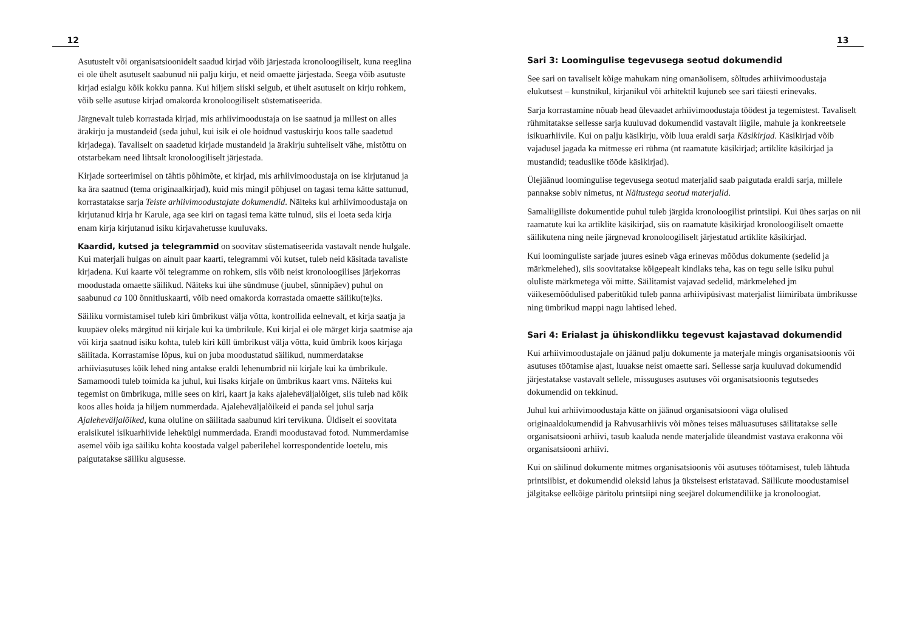12
Asutustelt või organisatsioonidelt saadud kirjad võib järjestada kronoloogiliselt, kuna reeglina ei ole ühelt asutuselt saabunud nii palju kirju, et neid omaette järjestada. Seega võib asutuste kirjad esialgu kõik kokku panna. Kui hiljem siiski selgub, et ühelt asutuselt on kirju rohkem, võib selle asutuse kirjad omakorda kronoloogiliselt süstematiseerida.
Järgnevalt tuleb korrastada kirjad, mis arhiivimoodustaja on ise saatnud ja millest on alles ärakirju ja mustandeid (seda juhul, kui isik ei ole hoidnud vastuskirju koos talle saadetud kirjadega). Tavaliselt on saadetud kirjade mustandeid ja ärakirju suhteliselt vähe, mistõttu on otstarbekam need lihtsalt kronoloogiliselt järjestada.
Kirjade sorteerimisel on tähtis põhimõte, et kirjad, mis arhiivimoodustaja on ise kirjutanud ja ka ära saatnud (tema originaalkirjad), kuid mis mingil põhjusel on tagasi tema kätte sattunud, korrastatakse sarja Teiste arhiivimoodustajate dokumendid. Näiteks kui arhiivimoodustaja on kirjutanud kirja hr Karule, aga see kiri on tagasi tema kätte tulnud, siis ei loeta seda kirja enam kirja kirjutanud isiku kirjavahetusse kuuluvaks.
Kaardid, kutsed ja telegrammid on soovitav süstematiseerida vastavalt nende hulgale. Kui materjali hulgas on ainult paar kaarti, telegrammi või kutset, tuleb neid käsitada tavaliste kirjadena. Kui kaarte või telegramme on rohkem, siis võib neist kronoloogilises järjekorras moodustada omaette säilikud. Näiteks kui ühe sündmuse (juubel, sünnipäev) puhul on saabunud ca 100 õnnitluskaarti, võib need omakorda korrastada omaette säiliku(te)ks.
Säiliku vormistamisel tuleb kiri ümbrikust välja võtta, kontrollida eelnevalt, et kirja saatja ja kuupäev oleks märgitud nii kirjale kui ka ümbrikule. Kui kirjal ei ole märget kirja saatmise aja või kirja saatnud isiku kohta, tuleb kiri küll ümbrikust välja võtta, kuid ümbrik koos kirjaga säilitada. Korrastamise lõpus, kui on juba moodustatud säilikud, nummerdatakse arhiiviasutuses kõik lehed ning antakse eraldi lehenumbrid nii kirjale kui ka ümbrikule. Samamoodi tuleb toimida ka juhul, kui lisaks kirjale on ümbrikus kaart vms. Näiteks kui tegemist on ümbrikuga, mille sees on kiri, kaart ja kaks ajaleheväljalõiget, siis tuleb nad kõik koos alles hoida ja hiljem nummerdada. Ajaleheväljalõikeid ei panda sel juhul sarja Ajaleheväljalõiked, kuna oluline on säilitada saabunud kiri tervikuna. Üldiselt ei soovitata eraisikutel isikuarhiivide lehekülgi nummerdada. Erandi moodustavad fotod. Nummerdamise asemel võib iga säiliku kohta koostada valgel paberilehel korrespondentide loetelu, mis paigutatakse säiliku algusesse.
13
Sari 3: Loomingulise tegevusega seotud dokumendid
See sari on tavaliselt kõige mahukam ning omanäolisem, sõltudes arhiivimoodustaja elukutsest – kunstnikul, kirjanikul või arhitektil kujuneb see sari täiesti erinevaks.
Sarja korrastamine nõuab head ülevaadet arhiivimoodustaja töödest ja tegemistest. Tavaliselt rühmitatakse sellesse sarja kuuluvad dokumendid vastavalt liigile, mahule ja konkreetsele isikuarhiivile. Kui on palju käsikirju, võib luua eraldi sarja Käsikirjad. Käsikirjad võib vajadusel jagada ka mitmesse eri rühma (nt raamatute käsikirjad; artiklite käsikirjad ja mustandid; teaduslike tööde käsikirjad).
Ülejäänud loomingulise tegevusega seotud materjalid saab paigutada eraldi sarja, millele pannakse sobiv nimetus, nt Näitustega seotud materjalid.
Samaliigiliste dokumentide puhul tuleb järgida kronoloogilist printsiipi. Kui ühes sarjas on nii raamatute kui ka artiklite käsikirjad, siis on raamatute käsikirjad kronoloogiliselt omaette säilikutena ning neile järgnevad kronoloogiliselt järjestatud artiklite käsikirjad.
Kui loominguliste sarjade juures esineb väga erinevas mõõdus dokumente (sedelid ja märkmelehed), siis soovitatakse kõigepealt kindlaks teha, kas on tegu selle isiku puhul oluliste märkmetega või mitte. Säilitamist vajavad sedelid, märkmelehed jm väikesemõõdulised paberitükid tuleb panna arhiivipüsivast materjalist liimiribata ümbrikusse ning ümbrikud mappi nagu lahtised lehed.
Sari 4: Erialast ja ühiskondlikku tegevust kajastavad dokumendid
Kui arhiivimoodustajale on jäänud palju dokumente ja materjale mingis organisatsioonis või asutuses töötamise ajast, luuakse neist omaette sari. Sellesse sarja kuuluvad dokumendid järjestatakse vastavalt sellele, missuguses asutuses või organisatsioonis tegutsedes dokumendid on tekkinud.
Juhul kui arhiivimoodustaja kätte on jäänud organisatsiooni väga olulised originaaldokumendid ja Rahvusarhiivis või mõnes teises mäluasutuses säilitatakse selle organisatsiooni arhiivi, tasub kaaluda nende materjalide üleandmist vastava erakonna või organisatsiooni arhiivi.
Kui on säilinud dokumente mitmes organisatsioonis või asutuses töötamisest, tuleb lähtuda printsiibist, et dokumendid oleksid lahus ja üksteisest eristatavad. Säilikute moodustamisel jälgitakse eelkõige päritolu printsiipi ning seejärel dokumendiliike ja kronoloogiat.